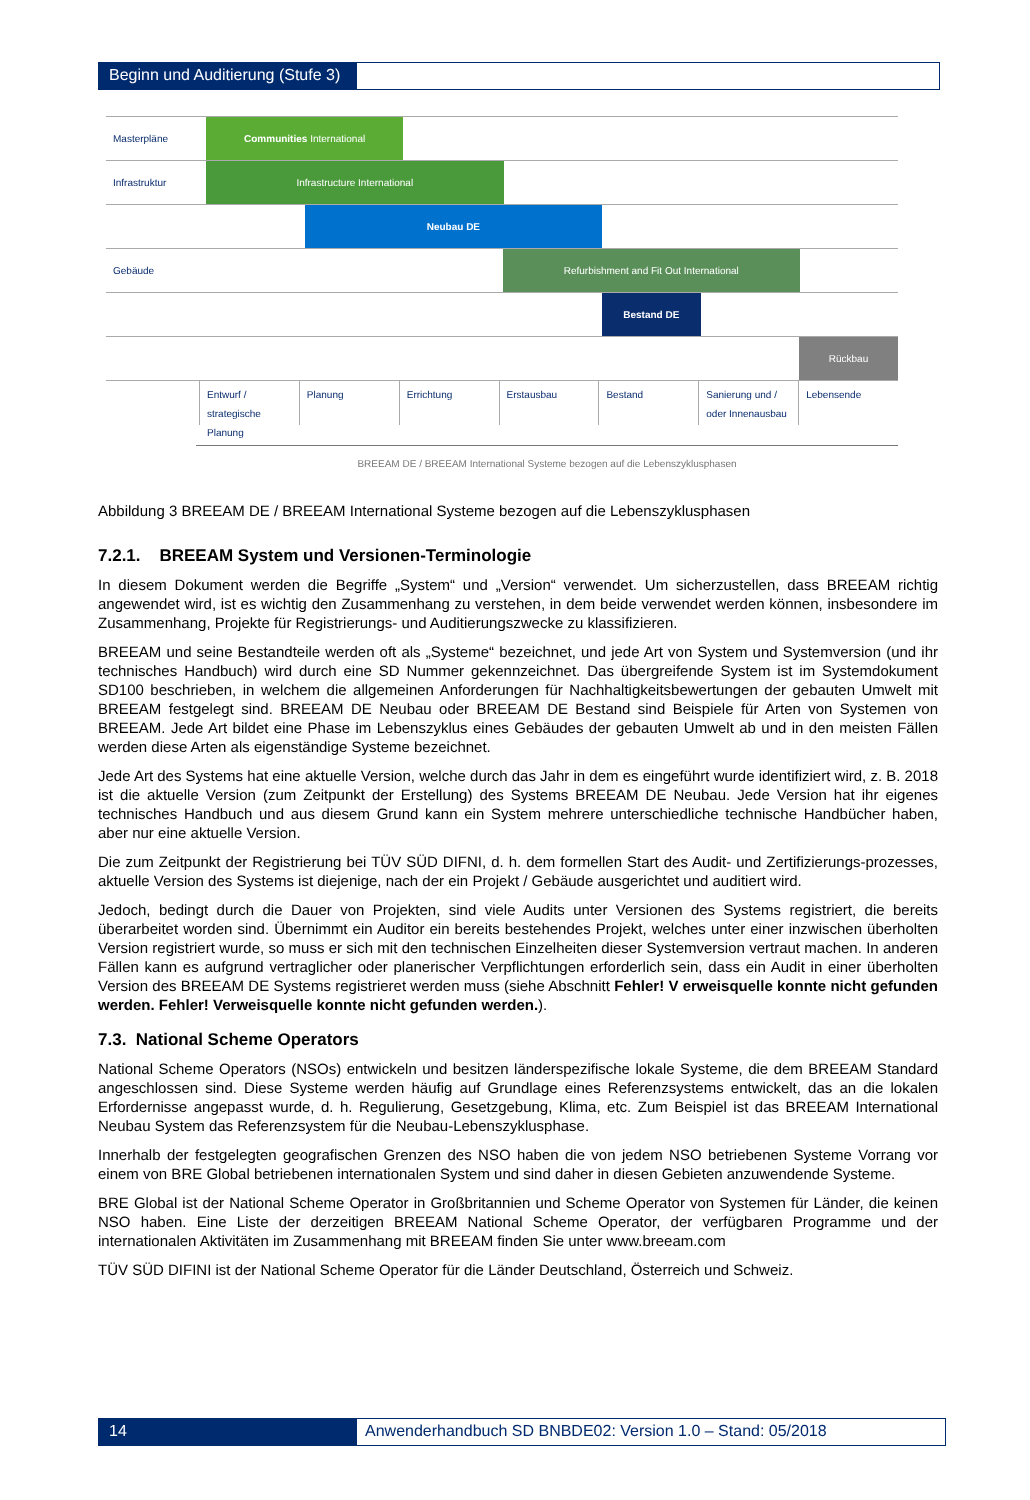Beginn und Auditierung (Stufe 3)
Masterpläne Communities International
Infrastruktur Infrastructure International
Neubau DE
Gebäude Refurbishment and Fit Out International
Bestand DE
Rückbau
Entwurf / strategische Planung Planung Errichtung Erstausbau Bestand Sanierung und / oder Innenausbau
Lebensende
BREEAM DE / BREEAM International Systeme bezogen auf die Lebenszyklusphasen
Abbildung 3 BREEAM DE / BREEAM International Systeme bezogen auf die Lebenszyklusphasen
7.2.1. BREEAM System und Versionen-Terminologie
In diesem Dokument werden die Begriffe „System“ und „Version“ verwendet. Um sicherzustellen, dass BREEAM richtig angewendet wird, ist es wichtig den Zusammenhang zu verstehen, in dem beide verwendet werden können, insbesondere im Zusammenhang, Projekte für Registrierungs- und Auditierungszwecke zu klassifizieren.
BREEAM und seine Bestandteile werden oft als „Systeme“ bezeichnet, und jede Art von System und Systemversion (und ihr technisches Handbuch) wird durch eine SD Nummer gekennzeichnet. Das übergreifende System ist im Systemdokument SD100 beschrieben, in welchem die allgemeinen Anforderungen für Nachhaltigkeitsbewertungen der gebauten Umwelt mit BREEAM festgelegt sind. BREEAM DE Neubau oder BREEAM DE Bestand sind Beispiele für Arten von Systemen von BREEAM. Jede Art bildet eine Phase im Lebenszyklus eines Gebäudes der gebauten Umwelt ab und in den meisten Fällen werden diese Arten als eigenständige Systeme bezeichnet.
Jede Art des Systems hat eine aktuelle Version, welche durch das Jahr in dem es eingeführt wurde identifiziert wird, z. B. 2018 ist die aktuelle Version (zum Zeitpunkt der Erstellung) des Systems BREEAM DE Neubau. Jede Version hat ihr eigenes technisches Handbuch und aus diesem Grund kann ein System mehrere unterschiedliche technische Handbücher haben, aber nur eine aktuelle Version.
Die zum Zeitpunkt der Registrierung bei TÜV SÜD DIFNI, d. h. dem formellen Start des Audit- und Zertifizierungs-prozesses, aktuelle Version des Systems ist diejenige, nach der ein Projekt / Gebäude ausgerichtet und auditiert wird.
Jedoch, bedingt durch die Dauer von Projekten, sind viele Audits unter Versionen des Systems registriert, die bereits überarbeitet worden sind. Übernimmt ein Auditor ein bereits bestehendes Projekt, welches unter einer inzwischen überholten Version registriert wurde, so muss er sich mit den technischen Einzelheiten dieser Systemversion vertraut machen. In anderen Fällen kann es aufgrund vertraglicher oder planerischer Verpflichtungen erforderlich sein, dass ein Audit in einer überholten Version des BREEAM DE Systems registrieret werden muss (siehe Abschnitt Fehler! V erweisquelle konnte nicht gefunden werden. Fehler! Verweisquelle konnte nicht gefunden werden.).
7.3. National Scheme Operators
National Scheme Operators (NSOs) entwickeln und besitzen länderspezifische lokale Systeme, die dem BREEAM Standard angeschlossen sind. Diese Systeme werden häufig auf Grundlage eines Referenzsystems entwickelt, das an die lokalen Erfordernisse angepasst wurde, d. h. Regulierung, Gesetzgebung, Klima, etc. Zum Beispiel ist das BREEAM International Neubau System das Referenzsystem für die Neubau-Lebenszyklusphase.
Innerhalb der festgelegten geografischen Grenzen des NSO haben die von jedem NSO betriebenen Systeme Vorrang vor einem von BRE Global betriebenen internationalen System und sind daher in diesen Gebieten anzuwendende Systeme.
BRE Global ist der National Scheme Operator in Großbritannien und Scheme Operator von Systemen für Länder, die keinen NSO haben. Eine Liste der derzeitigen BREEAM National Scheme Operator, der verfügbaren Programme und der internationalen Aktivitäten im Zusammenhang mit BREEAM finden Sie unter www.breeam.com
TÜV SÜD DIFINI ist der National Scheme Operator für die Länder Deutschland, Österreich und Schweiz.
14 Anwenderhandbuch SD BNBDE02: Version 1.0 – Stand: 05/2018